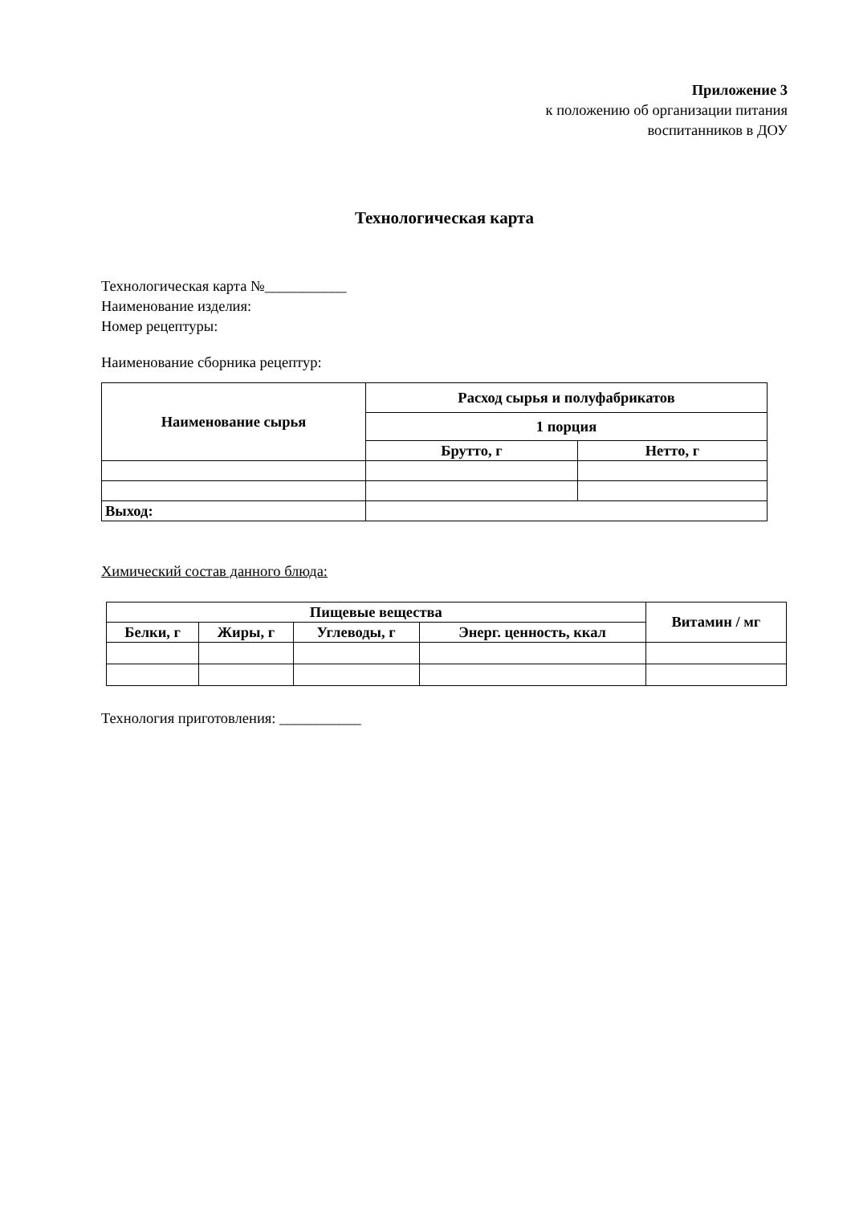Приложение 3
к положению об организации питания
воспитанников в ДОУ
Технологическая карта
Технологическая карта №___________
Наименование изделия:
Номер рецептуры:
Наименование сборника рецептур:
| Наименование сырья | Расход сырья и полуфабрикатов | |
| --- | --- | --- |
| | 1 порция | |
| | Брутто, г | Нетто, г |
| Выход: | | |
Химический состав данного блюда:
| Пищевые вещества | | | | Витамин / мг |
| --- | --- | --- | --- | --- |
| Белки, г | Жиры, г | Углеводы, г | Энерг. ценность, ккал | |
Технология приготовления: ___________